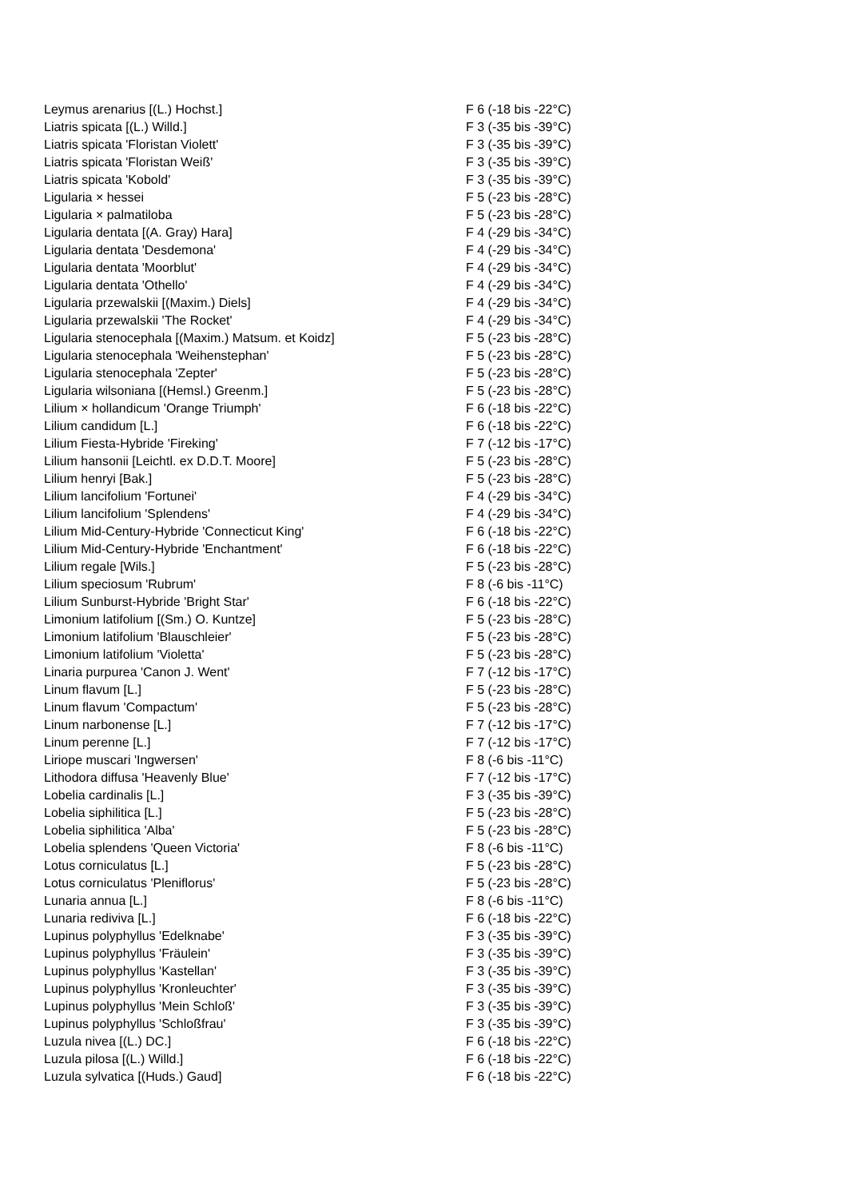| Leymus arenarius [(L.) Hochst.] | F 6 (-18 bis -22°C) |
| Liatris spicata [(L.) Willd.] | F 3 (-35 bis -39°C) |
| Liatris spicata 'Floristan Violett' | F 3 (-35 bis -39°C) |
| Liatris spicata 'Floristan Weiß' | F 3 (-35 bis -39°C) |
| Liatris spicata 'Kobold' | F 3 (-35 bis -39°C) |
| Ligularia × hessei | F 5 (-23 bis -28°C) |
| Ligularia × palmatiloba | F 5 (-23 bis -28°C) |
| Ligularia dentata [(A. Gray) Hara] | F 4 (-29 bis -34°C) |
| Ligularia dentata 'Desdemona' | F 4 (-29 bis -34°C) |
| Ligularia dentata 'Moorblut' | F 4 (-29 bis -34°C) |
| Ligularia dentata 'Othello' | F 4 (-29 bis -34°C) |
| Ligularia przewalskii [(Maxim.) Diels] | F 4 (-29 bis -34°C) |
| Ligularia przewalskii 'The Rocket' | F 4 (-29 bis -34°C) |
| Ligularia stenocephala [(Maxim.) Matsum. et Koidz] | F 5 (-23 bis -28°C) |
| Ligularia stenocephala 'Weihenstephan' | F 5 (-23 bis -28°C) |
| Ligularia stenocephala 'Zepter' | F 5 (-23 bis -28°C) |
| Ligularia wilsoniana [(Hemsl.) Greenm.] | F 5 (-23 bis -28°C) |
| Lilium × hollandicum 'Orange Triumph' | F 6 (-18 bis -22°C) |
| Lilium candidum [L.] | F 6 (-18 bis -22°C) |
| Lilium Fiesta-Hybride 'Fireking' | F 7 (-12 bis -17°C) |
| Lilium hansonii [Leichtl. ex D.D.T. Moore] | F 5 (-23 bis -28°C) |
| Lilium henryi [Bak.] | F 5 (-23 bis -28°C) |
| Lilium lancifolium 'Fortunei' | F 4 (-29 bis -34°C) |
| Lilium lancifolium 'Splendens' | F 4 (-29 bis -34°C) |
| Lilium Mid-Century-Hybride 'Connecticut King' | F 6 (-18 bis -22°C) |
| Lilium Mid-Century-Hybride 'Enchantment' | F 6 (-18 bis -22°C) |
| Lilium regale [Wils.] | F 5 (-23 bis -28°C) |
| Lilium speciosum 'Rubrum' | F 8 (-6 bis -11°C) |
| Lilium Sunburst-Hybride 'Bright Star' | F 6 (-18 bis -22°C) |
| Limonium latifolium [(Sm.) O. Kuntze] | F 5 (-23 bis -28°C) |
| Limonium latifolium 'Blauschleier' | F 5 (-23 bis -28°C) |
| Limonium latifolium 'Violetta' | F 5 (-23 bis -28°C) |
| Linaria purpurea 'Canon J. Went' | F 7 (-12 bis -17°C) |
| Linum flavum [L.] | F 5 (-23 bis -28°C) |
| Linum flavum 'Compactum' | F 5 (-23 bis -28°C) |
| Linum narbonense [L.] | F 7 (-12 bis -17°C) |
| Linum perenne [L.] | F 7 (-12 bis -17°C) |
| Liriope muscari 'Ingwersen' | F 8 (-6 bis -11°C) |
| Lithodora diffusa 'Heavenly Blue' | F 7 (-12 bis -17°C) |
| Lobelia cardinalis [L.] | F 3 (-35 bis -39°C) |
| Lobelia siphilitica [L.] | F 5 (-23 bis -28°C) |
| Lobelia siphilitica 'Alba' | F 5 (-23 bis -28°C) |
| Lobelia splendens 'Queen Victoria' | F 8 (-6 bis -11°C) |
| Lotus corniculatus [L.] | F 5 (-23 bis -28°C) |
| Lotus corniculatus 'Pleniflorus' | F 5 (-23 bis -28°C) |
| Lunaria annua [L.] | F 8 (-6 bis -11°C) |
| Lunaria rediviva [L.] | F 6 (-18 bis -22°C) |
| Lupinus polyphyllus 'Edelknabe' | F 3 (-35 bis -39°C) |
| Lupinus polyphyllus 'Fräulein' | F 3 (-35 bis -39°C) |
| Lupinus polyphyllus 'Kastellan' | F 3 (-35 bis -39°C) |
| Lupinus polyphyllus 'Kronleuchter' | F 3 (-35 bis -39°C) |
| Lupinus polyphyllus 'Mein Schloß' | F 3 (-35 bis -39°C) |
| Lupinus polyphyllus 'Schloßfrau' | F 3 (-35 bis -39°C) |
| Luzula nivea [(L.) DC.] | F 6 (-18 bis -22°C) |
| Luzula pilosa [(L.) Willd.] | F 6 (-18 bis -22°C) |
| Luzula sylvatica [(Huds.) Gaud] | F 6 (-18 bis -22°C) |